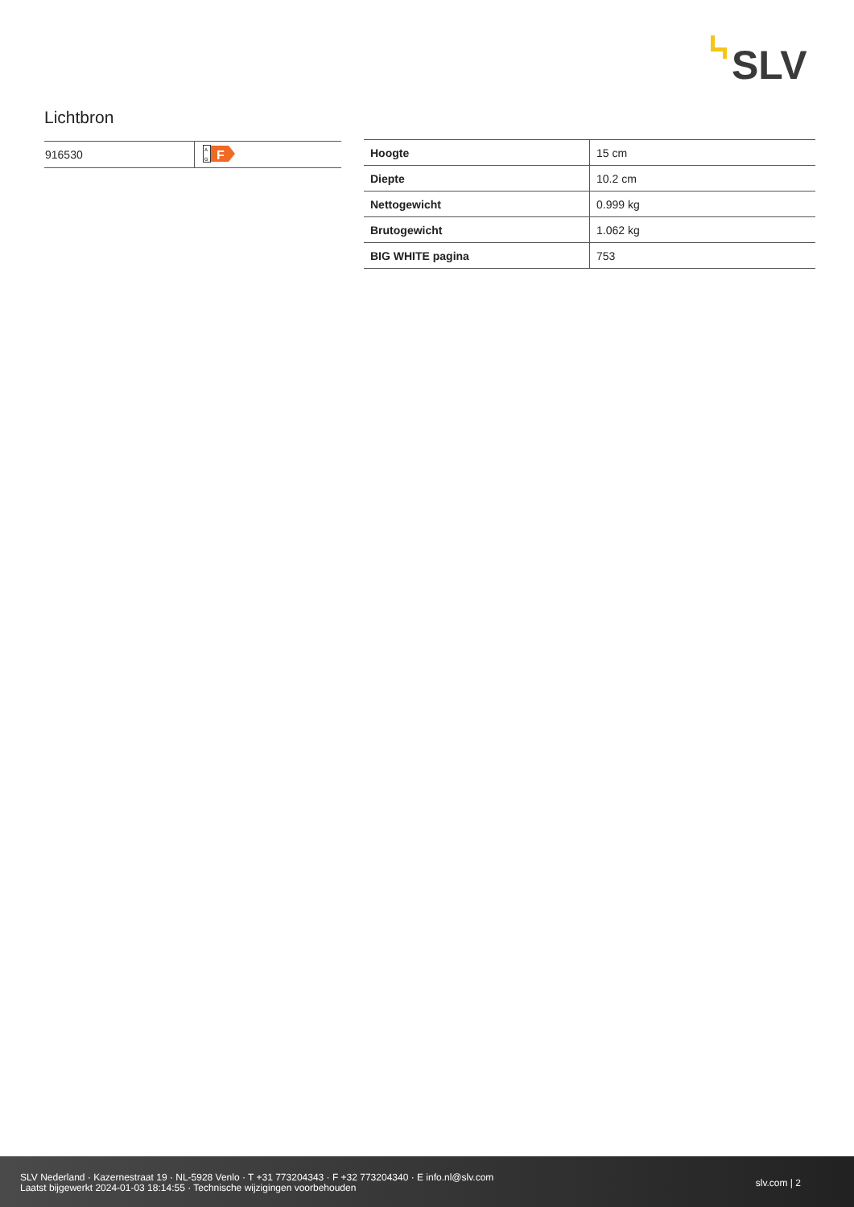SLV
Lichtbron
| 916530 | A G F |
| Hoogte | 15 cm |
| Diepte | 10.2 cm |
| Nettogewicht | 0.999 kg |
| Brutogewicht | 1.062 kg |
| BIG WHITE pagina | 753 |
SLV Nederland · Kazernestraat 19 · NL-5928 Venlo · T +31 773204343 · F +32 773204340 · E info.nl@slv.com
Laatst bijgewerkt 2024-01-03 18:14:55 · Technische wijzigingen voorbehouden
slv.com | 2